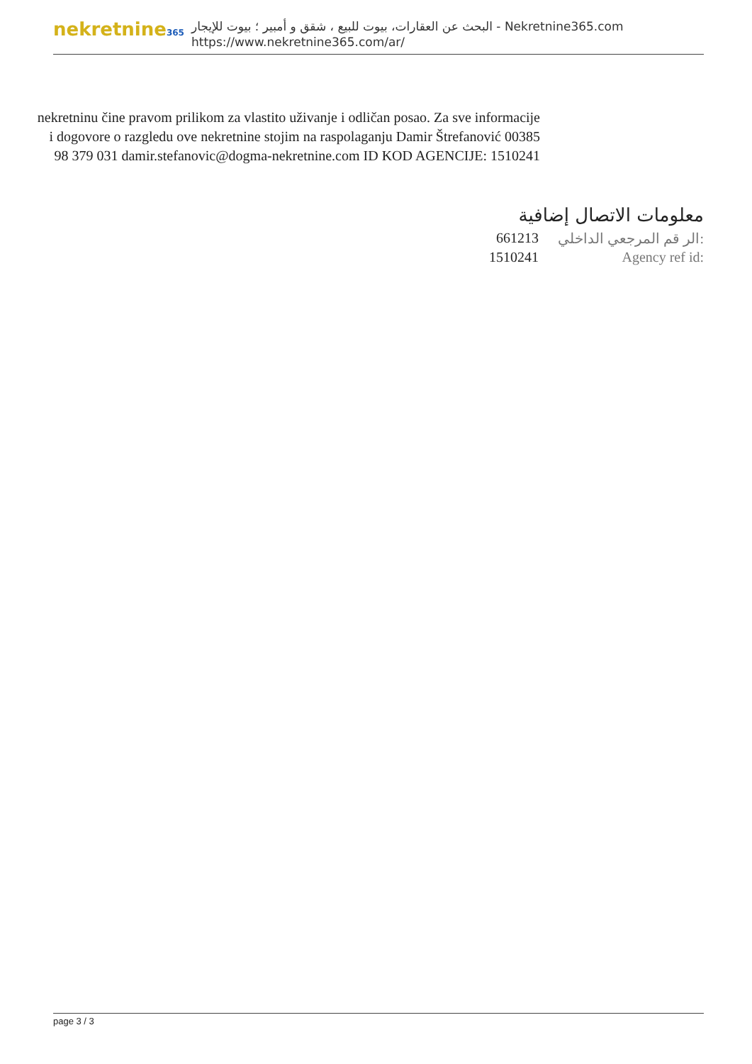nekretnine365
البحث عن العقارات، بيوت للبيع ، شقق و أمبير ؛ بيوت للإيجار - Nekretnine365.com
https://www.nekretnine365.com/ar/
nekretninu čine pravom prilikom za vlastito uživanje i odličan posao. Za sve informacije i dogovore o razgledu ove nekretnine stojim na raspolaganju Damir Štrefanović 00385 98 379 031 damir.stefanovic@dogma-nekretnine.com ID KOD AGENCIJE: 1510241
معلومات الاتصال إضافية
| 661213 | الر قم المرجعي الداخلي: |
| 1510241 | Agency ref id: |
page 3 / 3